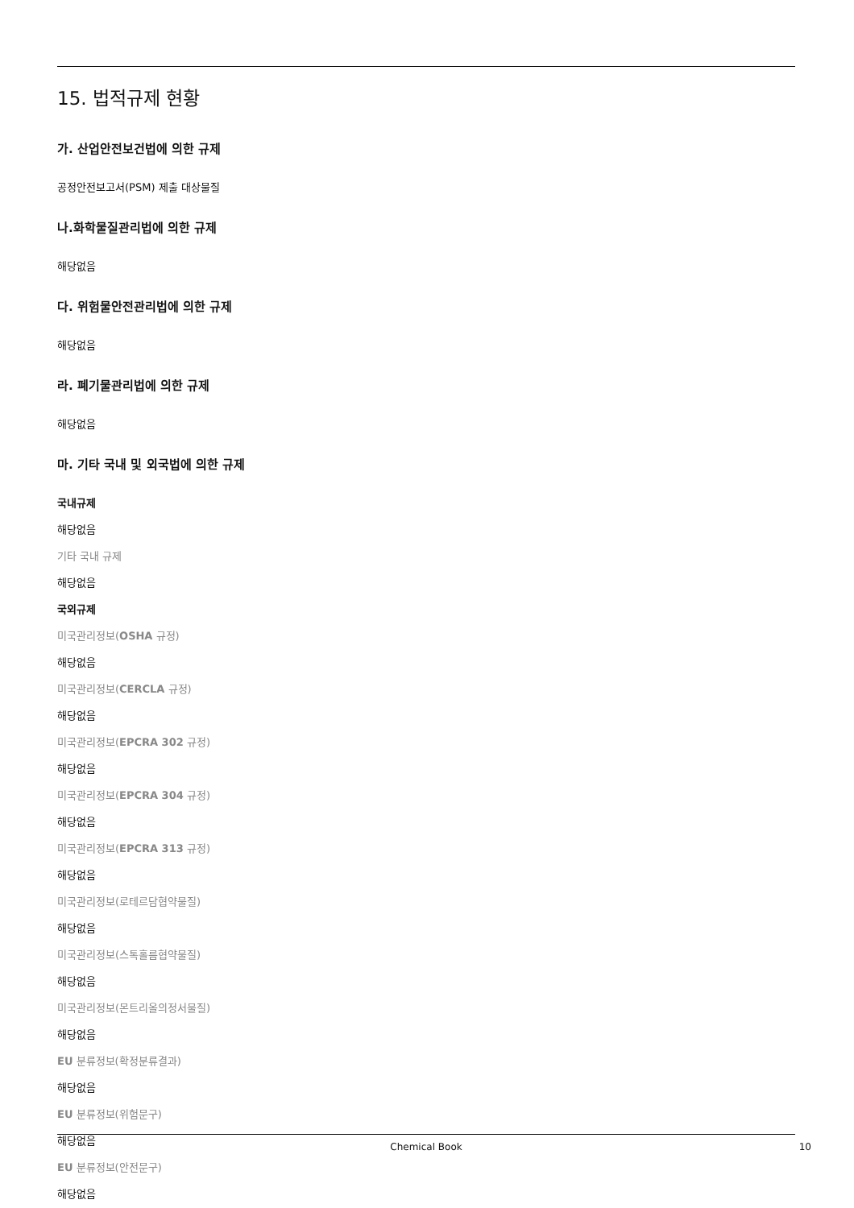15. 법적규제 현황
가. 산업안전보건법에 의한 규제
공정안전보고서(PSM) 제출 대상물질
나.화학물질관리법에 의한 규제
해당없음
다. 위험물안전관리법에 의한 규제
해당없음
라. 폐기물관리법에 의한 규제
해당없음
마. 기타 국내 및 외국법에 의한 규제
국내규제
해당없음
기타 국내 규제
해당없음
국외규제
미국관리정보(OSHA 규정)
해당없음
미국관리정보(CERCLA 규정)
해당없음
미국관리정보(EPCRA 302 규정)
해당없음
미국관리정보(EPCRA 304 규정)
해당없음
미국관리정보(EPCRA 313 규정)
해당없음
미국관리정보(로테르담협약물질)
해당없음
미국관리정보(스톡홀름협약물질)
해당없음
미국관리정보(몬트리올의정서물질)
해당없음
EU 분류정보(확정분류결과)
해당없음
EU 분류정보(위험문구)
해당없음
EU 분류정보(안전문구)
해당없음
Chemical Book
10